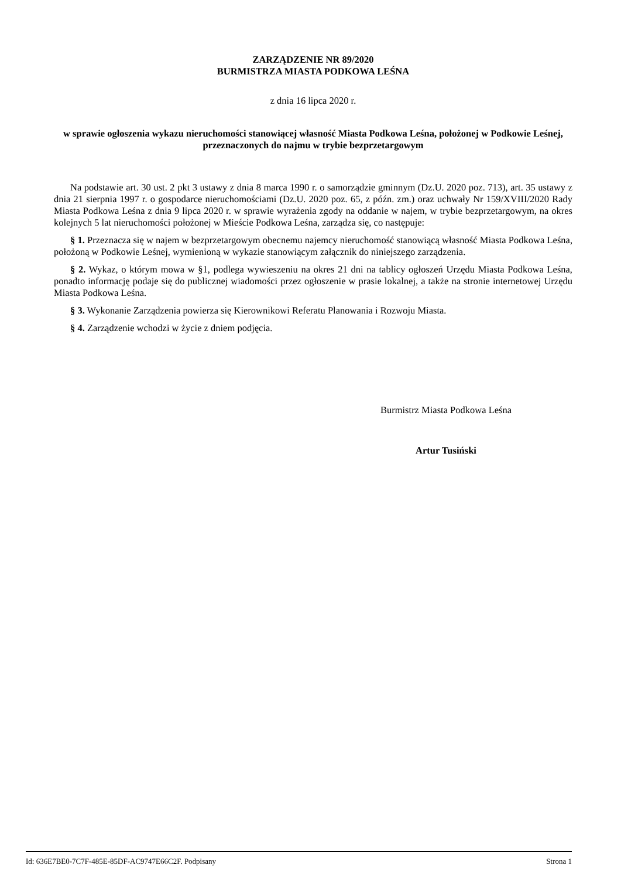ZARZĄDZENIE NR 89/2020
BURMISTRZA MIASTA PODKOWA LEŚNA
z dnia 16 lipca 2020 r.
w sprawie ogłoszenia wykazu nieruchomości stanowiącej własność Miasta Podkowa Leśna, położonej w Podkowie Leśnej, przeznaczonych do najmu w trybie bezprzetargowym
Na podstawie art. 30 ust. 2 pkt 3 ustawy z dnia 8 marca 1990 r. o samorządzie gminnym (Dz.U. 2020 poz. 713), art. 35 ustawy z dnia 21 sierpnia 1997 r. o gospodarce nieruchomościami (Dz.U. 2020 poz. 65, z późn. zm.) oraz uchwały Nr 159/XVIII/2020 Rady Miasta Podkowa Leśna z dnia 9 lipca 2020 r. w sprawie wyrażenia zgody na oddanie w najem, w trybie bezprzetargowym, na okres kolejnych 5 lat nieruchomości położonej w Mieście Podkowa Leśna, zarządza się, co następuje:
§ 1. Przeznacza się w najem w bezprzetargowym obecnemu najemcy nieruchomość stanowiącą własność Miasta Podkowa Leśna, położoną w Podkowie Leśnej, wymienioną w wykazie stanowiącym załącznik do niniejszego zarządzenia.
§ 2. Wykaz, o którym mowa w §1, podlega wywieszeniu na okres 21 dni na tablicy ogłoszeń Urzędu Miasta Podkowa Leśna, ponadto informację podaje się do publicznej wiadomości przez ogłoszenie w prasie lokalnej, a także na stronie internetowej Urzędu Miasta Podkowa Leśna.
§ 3. Wykonanie Zarządzenia powierza się Kierownikowi Referatu Planowania i Rozwoju Miasta.
§ 4. Zarządzenie wchodzi w życie z dniem podjęcia.
Burmistrz Miasta Podkowa Leśna
Artur Tusiński
Id: 636E7BE0-7C7F-485E-85DF-AC9747E66C2F. Podpisany Strona 1